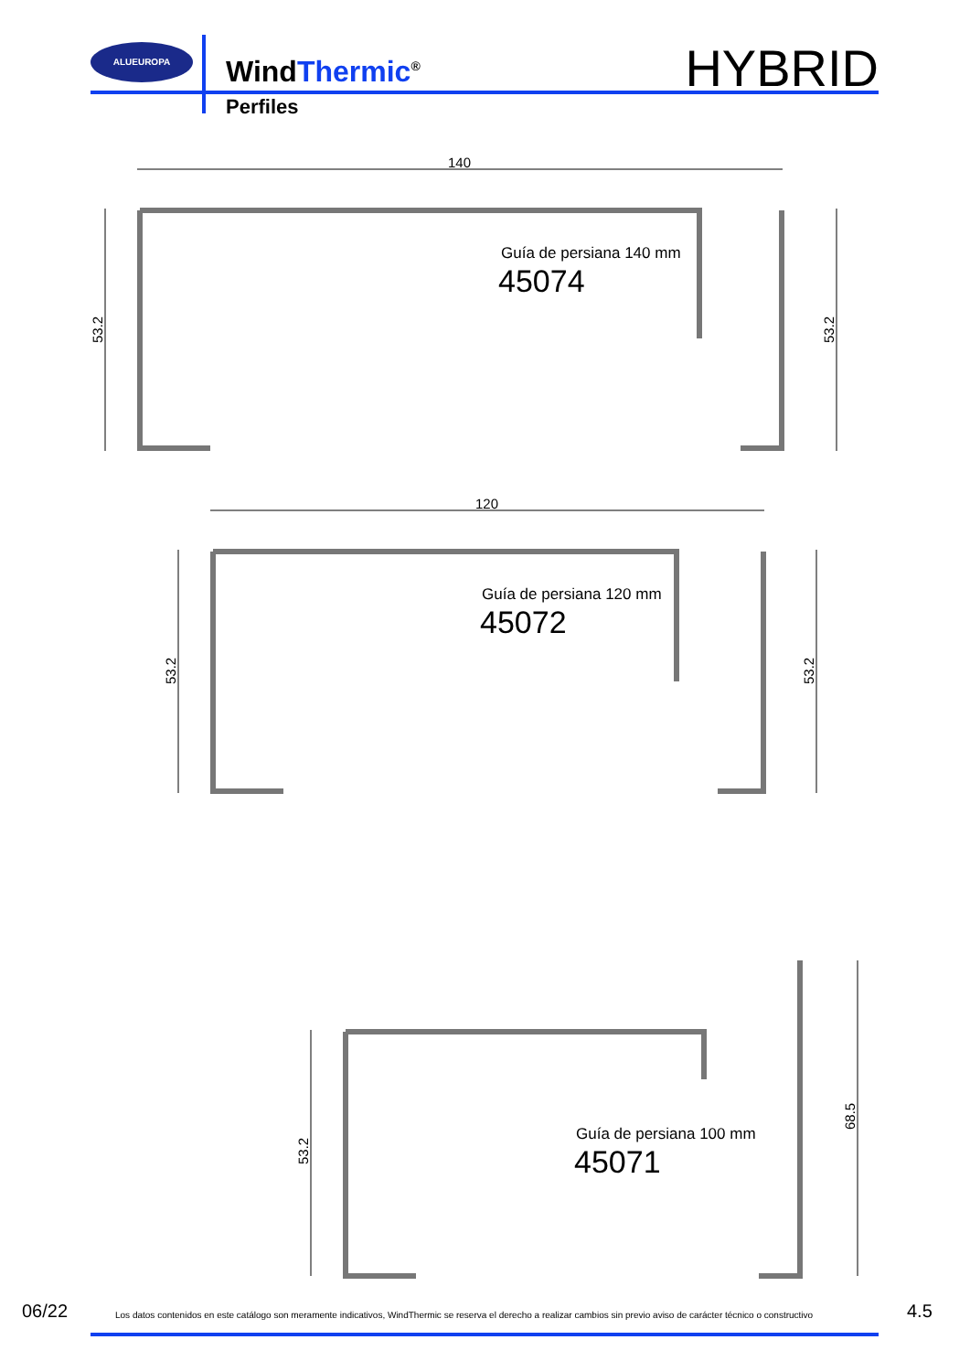ALUEUROPA
WindThermic<sup>®</sup>
Perfiles
HYBRID
140
120
53.2
53.2
53.2
53.2
53.2
68.5
Guía de persiana 140 mm
45074
Guía de persiana 120 mm
45072
Guía de persiana 100 mm
45071
06/22 Los datos contenidos en este catálogo son meramente indicativos, WindThermic se reserva el derecho a realizar cambios sin previo aviso de carácter técnico o constructivo 4.5